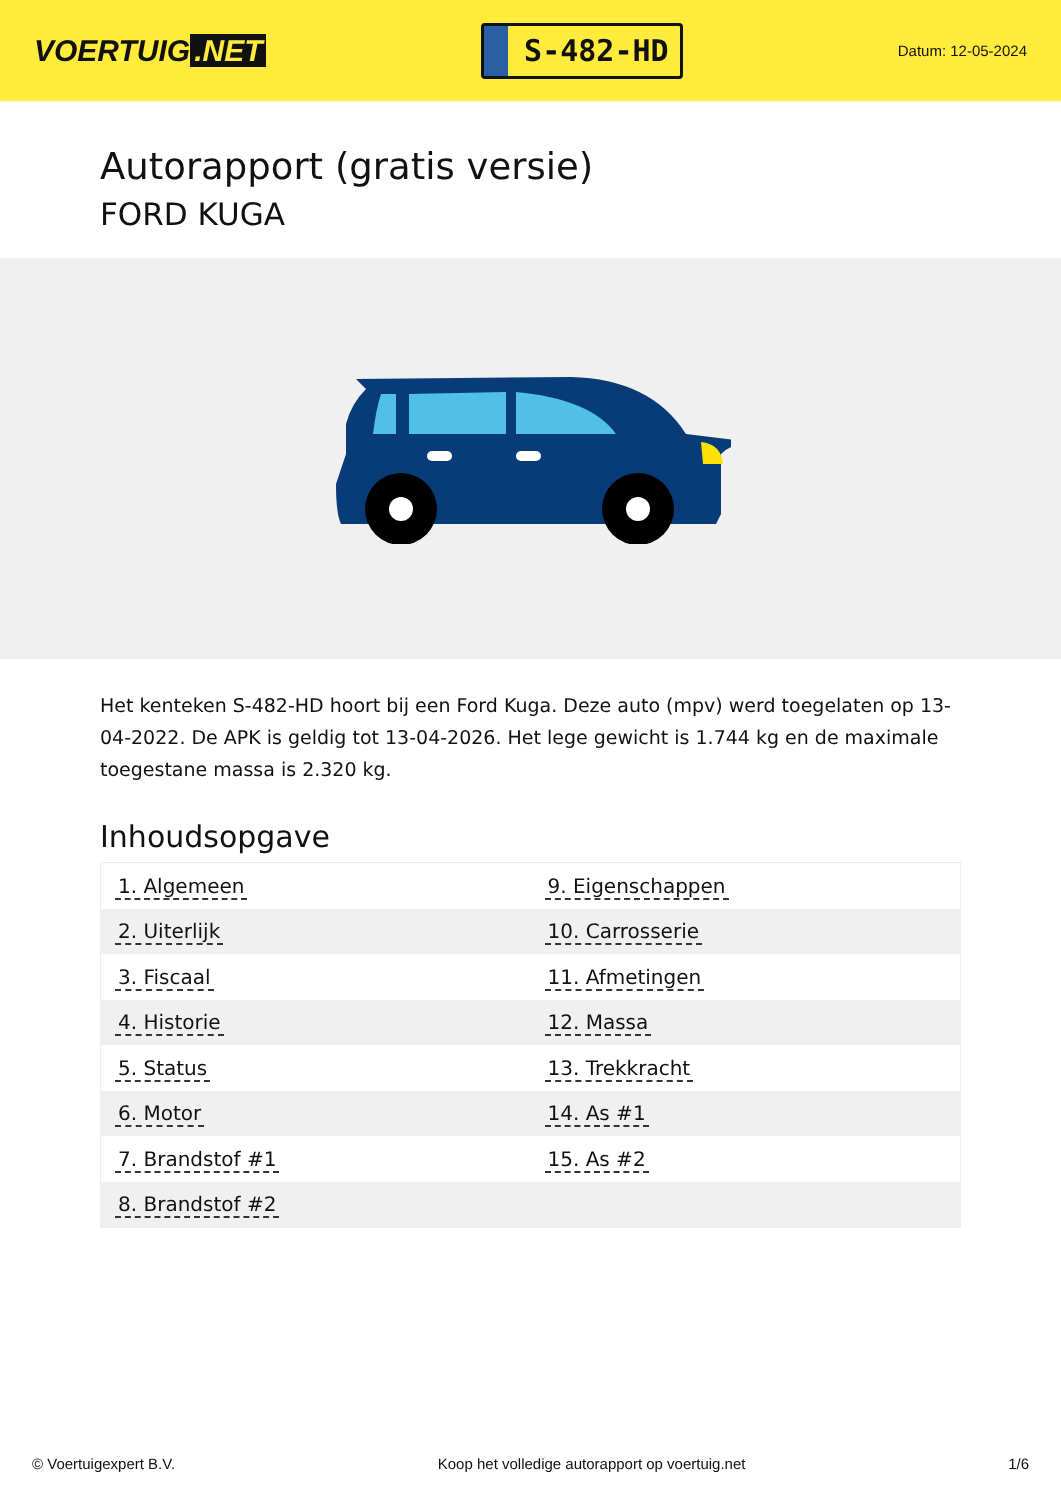VOERTUIG.NET
S-482-HD
Datum: 12-05-2024
Autorapport (gratis versie)
FORD KUGA
Het kenteken S-482-HD hoort bij een Ford Kuga. Deze auto (mpv) werd toegelaten op 13-04-2022. De APK is geldig tot 13-04-2026. Het lege gewicht is 1.744 kg en de maximale toegestane massa is 2.320 kg.
Inhoudsopgave
| 1. Algemeen | 9. Eigenschappen |
| 2. Uiterlijk | 10. Carrosserie |
| 3. Fiscaal | 11. Afmetingen |
| 4. Historie | 12. Massa |
| 5. Status | 13. Trekkracht |
| 6. Motor | 14. As #1 |
| 7. Brandstof #1 | 15. As #2 |
| 8. Brandstof #2 | |
© Voertuigexpert B.V. Koop het volledige autorapport op voertuig.net 1/6